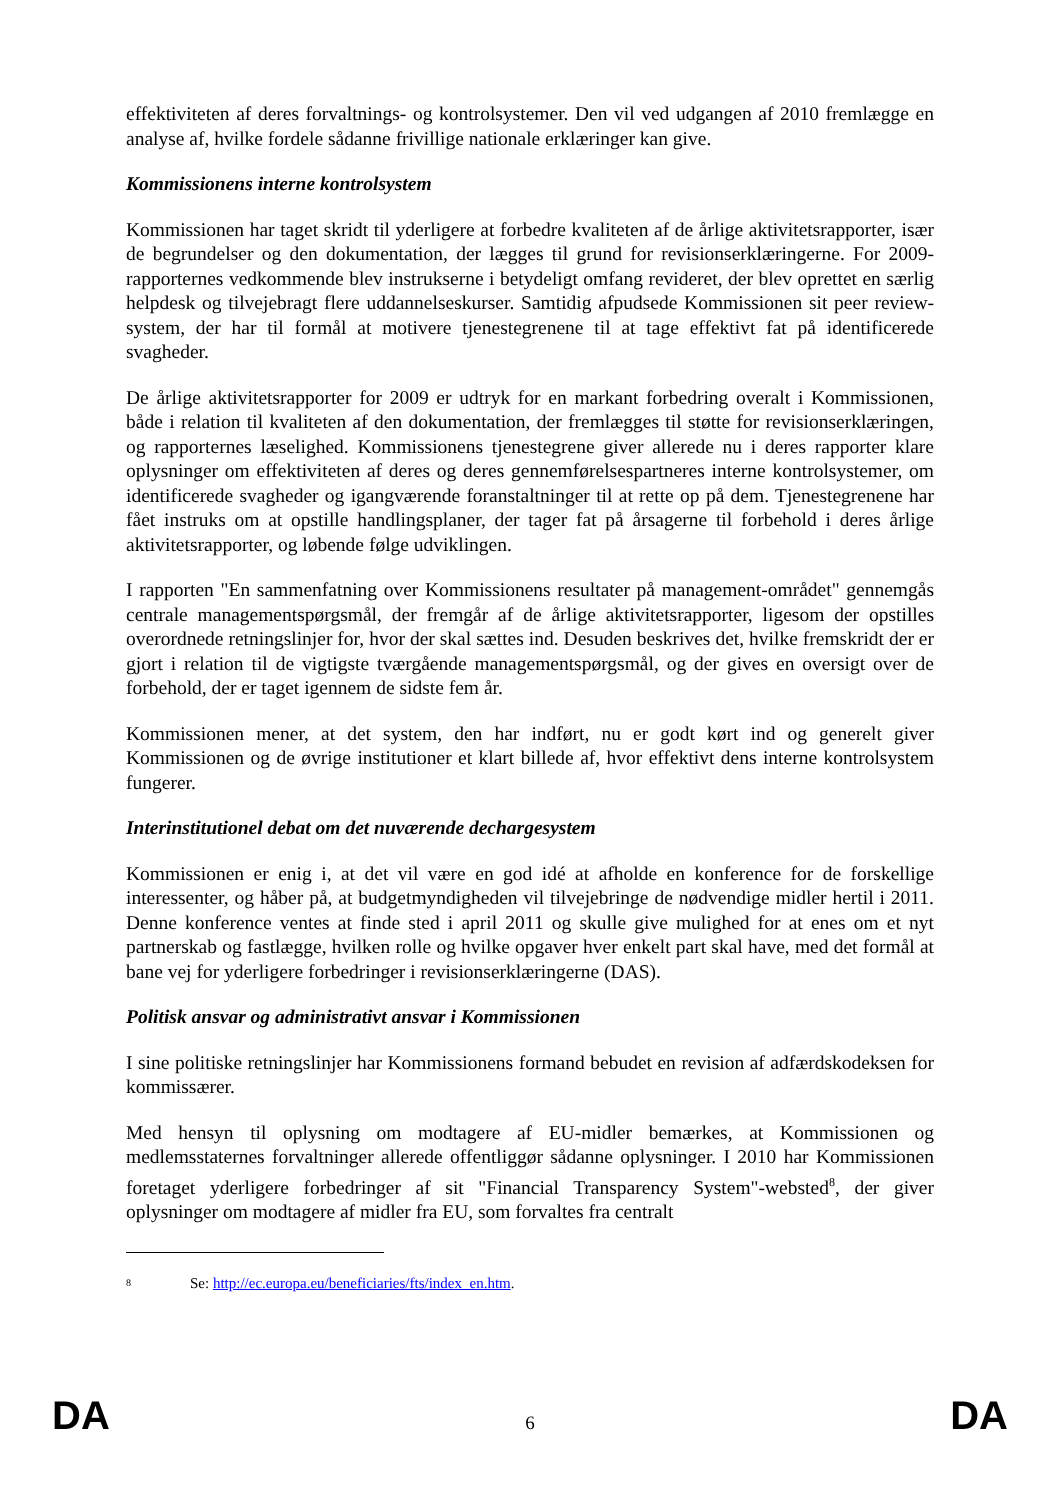effektiviteten af deres forvaltnings- og kontrolsystemer. Den vil ved udgangen af 2010 fremlægge en analyse af, hvilke fordele sådanne frivillige nationale erklæringer kan give.
Kommissionens interne kontrolsystem
Kommissionen har taget skridt til yderligere at forbedre kvaliteten af de årlige aktivitetsrapporter, især de begrundelser og den dokumentation, der lægges til grund for revisionserklæringerne. For 2009-rapporternes vedkommende blev instrukserne i betydeligt omfang revideret, der blev oprettet en særlig helpdesk og tilvejebragt flere uddannelseskurser. Samtidig afpudsede Kommissionen sit peer review-system, der har til formål at motivere tjenestegrenene til at tage effektivt fat på identificerede svagheder.
De årlige aktivitetsrapporter for 2009 er udtryk for en markant forbedring overalt i Kommissionen, både i relation til kvaliteten af den dokumentation, der fremlægges til støtte for revisionserklæringen, og rapporternes læselighed. Kommissionens tjenestegrene giver allerede nu i deres rapporter klare oplysninger om effektiviteten af deres og deres gennemførelsespartneres interne kontrolsystemer, om identificerede svagheder og igangværende foranstaltninger til at rette op på dem. Tjenestegrenene har fået instruks om at opstille handlingsplaner, der tager fat på årsagerne til forbehold i deres årlige aktivitetsrapporter, og løbende følge udviklingen.
I rapporten "En sammenfatning over Kommissionens resultater på management-området" gennemgås centrale managementspørgsmål, der fremgår af de årlige aktivitetsrapporter, ligesom der opstilles overordnede retningslinjer for, hvor der skal sættes ind. Desuden beskrives det, hvilke fremskridt der er gjort i relation til de vigtigste tværgående managementspørgsmål, og der gives en oversigt over de forbehold, der er taget igennem de sidste fem år.
Kommissionen mener, at det system, den har indført, nu er godt kørt ind og generelt giver Kommissionen og de øvrige institutioner et klart billede af, hvor effektivt dens interne kontrolsystem fungerer.
Interinstitutionel debat om det nuværende dechargesystem
Kommissionen er enig i, at det vil være en god idé at afholde en konference for de forskellige interessenter, og håber på, at budgetmyndigheden vil tilvejebringe de nødvendige midler hertil i 2011. Denne konference ventes at finde sted i april 2011 og skulle give mulighed for at enes om et nyt partnerskab og fastlægge, hvilken rolle og hvilke opgaver hver enkelt part skal have, med det formål at bane vej for yderligere forbedringer i revisionserklæringerne (DAS).
Politisk ansvar og administrativt ansvar i Kommissionen
I sine politiske retningslinjer har Kommissionens formand bebudet en revision af adfærdskodeksen for kommissærer.
Med hensyn til oplysning om modtagere af EU-midler bemærkes, at Kommissionen og medlemsstaternes forvaltninger allerede offentliggør sådanne oplysninger. I 2010 har Kommissionen foretaget yderligere forbedringer af sit "Financial Transparency System"-websted<sup>8</sup>, der giver oplysninger om modtagere af midler fra EU, som forvaltes fra centralt
8 Se: http://ec.europa.eu/beneficiaries/fts/index_en.htm.
DA 6 DA